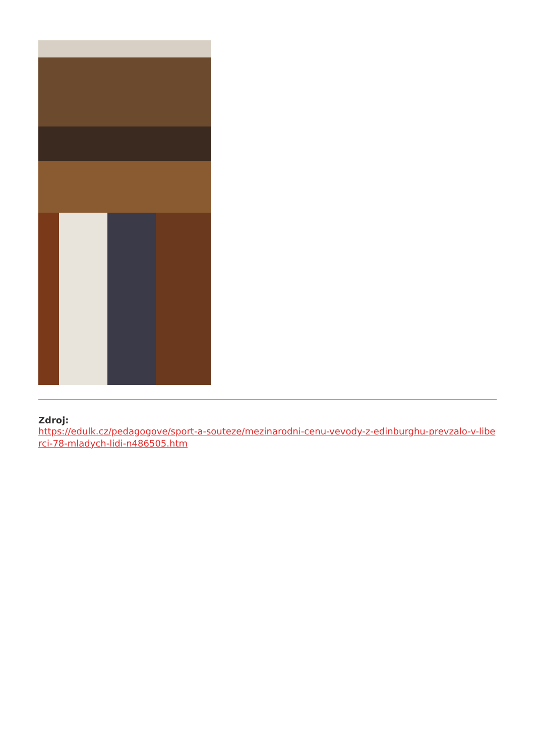Zdroj:
https://edulk.cz/pedagogove/sport-a-souteze/mezinarodni-cenu-vevody-z-edinburghu-prevzalo-v-liberci-78-mladych-lidi-n486505.htm